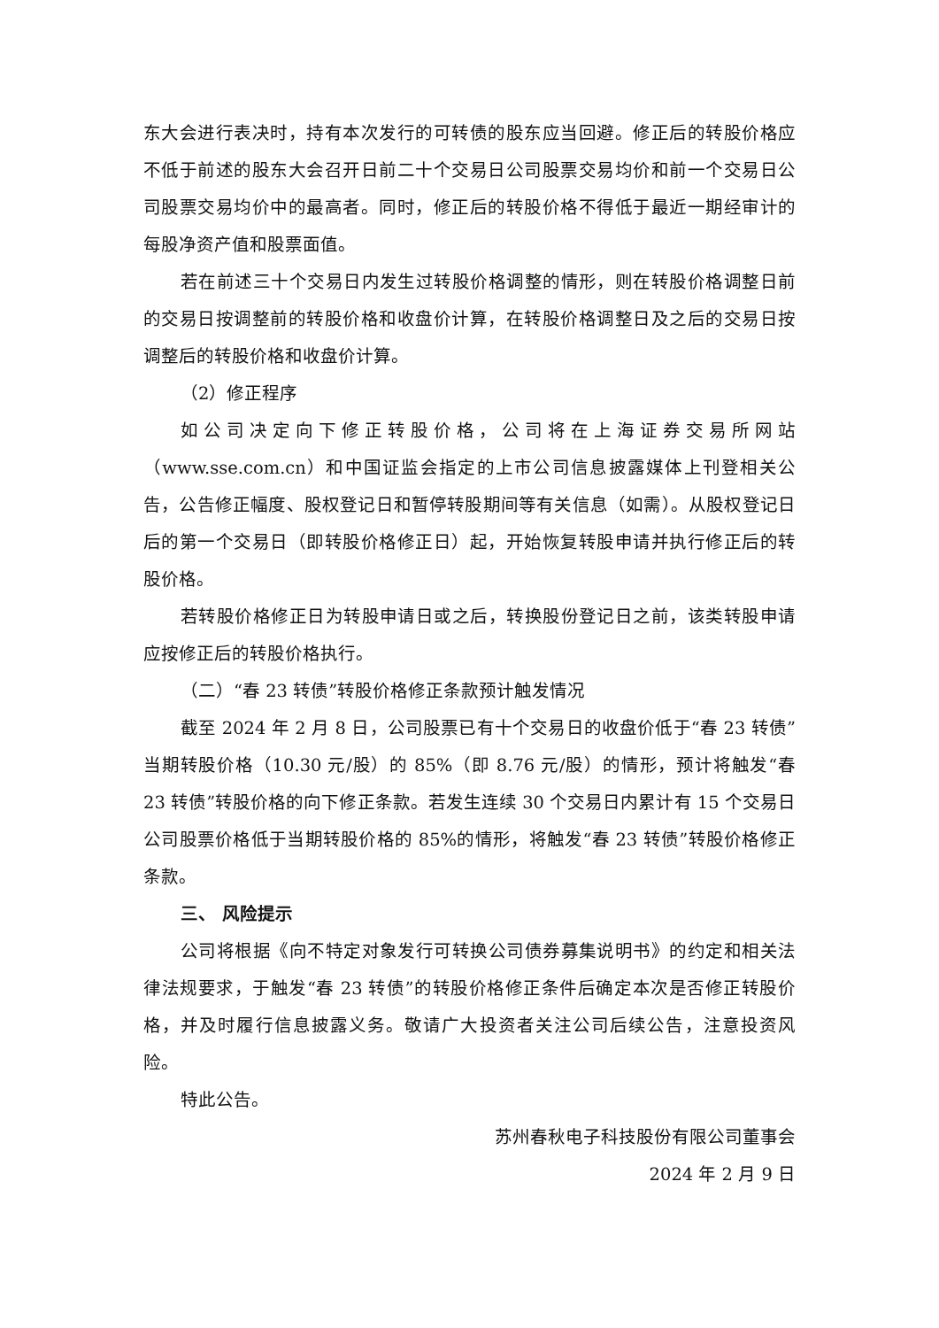东大会进行表决时，持有本次发行的可转债的股东应当回避。修正后的转股价格应不低于前述的股东大会召开日前二十个交易日公司股票交易均价和前一个交易日公司股票交易均价中的最高者。同时，修正后的转股价格不得低于最近一期经审计的每股净资产值和股票面值。
若在前述三十个交易日内发生过转股价格调整的情形，则在转股价格调整日前的交易日按调整前的转股价格和收盘价计算，在转股价格调整日及之后的交易日按调整后的转股价格和收盘价计算。
（2）修正程序
如公司决定向下修正转股价格，公司将在上海证券交易所网站（www.sse.com.cn）和中国证监会指定的上市公司信息披露媒体上刊登相关公告，公告修正幅度、股权登记日和暂停转股期间等有关信息（如需）。从股权登记日后的第一个交易日（即转股价格修正日）起，开始恢复转股申请并执行修正后的转股价格。
若转股价格修正日为转股申请日或之后，转换股份登记日之前，该类转股申请应按修正后的转股价格执行。
（二）“春 23 转债”转股价格修正条款预计触发情况
截至 2024 年 2 月 8 日，公司股票已有十个交易日的收盘价低于“春 23 转债”当期转股价格（10.30 元/股）的 85%（即 8.76 元/股）的情形，预计将触发“春 23 转债”转股价格的向下修正条款。若发生连续 30 个交易日内累计有 15 个交易日公司股票价格低于当期转股价格的 85%的情形，将触发“春 23 转债”转股价格修正条款。
三、 风险提示
公司将根据《向不特定对象发行可转换公司债券募集说明书》的约定和相关法律法规要求，于触发“春 23 转债”的转股价格修正条件后确定本次是否修正转股价格，并及时履行信息披露义务。敬请广大投资者关注公司后续公告，注意投资风险。
特此公告。
苏州春秋电子科技股份有限公司董事会
2024 年 2 月 9 日